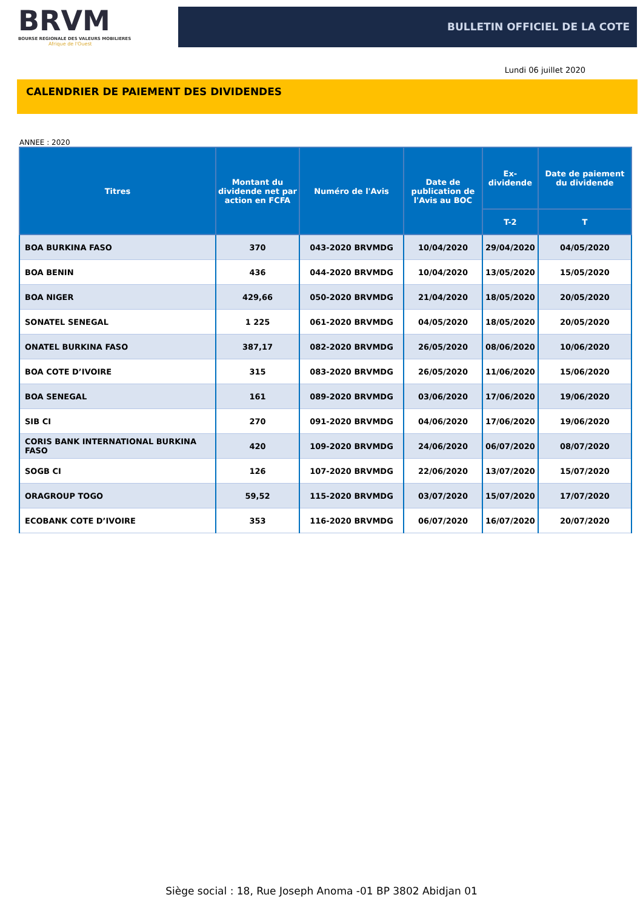BRVM
BOURSE REGIONALE DES VALEURS MOBILIERES
Afrique de l'Ouest
BULLETIN OFFICIEL DE LA COTE
Lundi 06 juillet 2020
CALENDRIER DE PAIEMENT DES DIVIDENDES
ANNEE : 2020
| Titres | Montant du dividende net par action en FCFA | Numéro de l'Avis | Date de publication de l'Avis au BOC | Ex-dividende | Date de paiement du dividende |
| --- | --- | --- | --- | --- | --- |
| | | | | T-2 | T |
| BOA BURKINA FASO | 370 | 043-2020 BRVMDG | 10/04/2020 | 29/04/2020 | 04/05/2020 |
| BOA BENIN | 436 | 044-2020 BRVMDG | 10/04/2020 | 13/05/2020 | 15/05/2020 |
| BOA NIGER | 429,66 | 050-2020 BRVMDG | 21/04/2020 | 18/05/2020 | 20/05/2020 |
| SONATEL SENEGAL | 1 225 | 061-2020 BRVMDG | 04/05/2020 | 18/05/2020 | 20/05/2020 |
| ONATEL BURKINA FASO | 387,17 | 082-2020 BRVMDG | 26/05/2020 | 08/06/2020 | 10/06/2020 |
| BOA COTE D’IVOIRE | 315 | 083-2020 BRVMDG | 26/05/2020 | 11/06/2020 | 15/06/2020 |
| BOA SENEGAL | 161 | 089-2020 BRVMDG | 03/06/2020 | 17/06/2020 | 19/06/2020 |
| SIB CI | 270 | 091-2020 BRVMDG | 04/06/2020 | 17/06/2020 | 19/06/2020 |
| CORIS BANK INTERNATIONAL BURKINA FASO | 420 | 109-2020 BRVMDG | 24/06/2020 | 06/07/2020 | 08/07/2020 |
| SOGB CI | 126 | 107-2020 BRVMDG | 22/06/2020 | 13/07/2020 | 15/07/2020 |
| ORAGROUP TOGO | 59,52 | 115-2020 BRVMDG | 03/07/2020 | 15/07/2020 | 17/07/2020 |
| ECOBANK COTE D’IVOIRE | 353 | 116-2020 BRVMDG | 06/07/2020 | 16/07/2020 | 20/07/2020 |
Siège social : 18, Rue Joseph Anoma -01 BP 3802 Abidjan 01